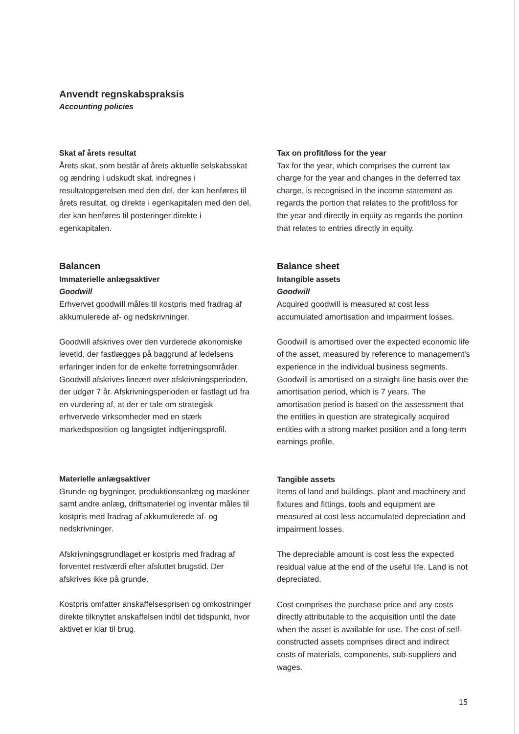Anvendt regnskabspraksis
Accounting policies
Skat af årets resultat
Årets skat, som består af årets aktuelle selskabsskat og ændring i udskudt skat, indregnes i resultatopgørelsen med den del, der kan henføres til årets resultat, og direkte i egenkapitalen med den del, der kan henføres til posteringer direkte i egenkapitalen.
Balancen
Immaterielle anlægsaktiver
Goodwill
Erhvervet goodwill måles til kostpris med fradrag af akkumulerede af- og nedskrivninger.
Goodwill afskrives over den vurderede økonomiske levetid, der fastlægges på baggrund af ledelsens erfaringer inden for de enkelte forretningsområder. Goodwill afskrives lineært over afskrivningsperioden, der udgør 7 år. Afskrivningsperioden er fastlagt ud fra en vurdering af, at der er tale om strategisk erhvervede virksomheder med en stærk markedsposition og langsigtet indtjeningsprofil.
Materielle anlægsaktiver
Grunde og bygninger, produktionsanlæg og maskiner samt andre anlæg, driftsmateriel og inventar måles til kostpris med fradrag af akkumulerede af- og nedskrivninger.
Afskrivningsgrundlaget er kostpris med fradrag af forventet restværdi efter afsluttet brugstid. Der afskrives ikke på grunde.
Kostpris omfatter anskaffelsesprisen og omkostninger direkte tilknyttet anskaffelsen indtil det tidspunkt, hvor aktivet er klar til brug.
Tax on profit/loss for the year
Tax for the year, which comprises the current tax charge for the year and changes in the deferred tax charge, is recognised in the income statement as regards the portion that relates to the profit/loss for the year and directly in equity as regards the portion that relates to entries directly in equity.
Balance sheet
Intangible assets
Goodwill
Acquired goodwill is measured at cost less accumulated amortisation and impairment losses.
Goodwill is amortised over the expected economic life of the asset, measured by reference to management's experience in the individual business segments. Goodwill is amortised on a straight-line basis over the amortisation period, which is 7 years. The amortisation period is based on the assessment that the entities in question are strategically acquired entities with a strong market position and a long-term earnings profile.
Tangible assets
Items of land and buildings, plant and machinery and fixtures and fittings, tools and equipment are measured at cost less accumulated depreciation and impairment losses.
The depreciable amount is cost less the expected residual value at the end of the useful life. Land is not depreciated.
Cost comprises the purchase price and any costs directly attributable to the acquisition until the date when the asset is available for use. The cost of self-constructed assets comprises direct and indirect costs of materials, components, sub-suppliers and wages.
15